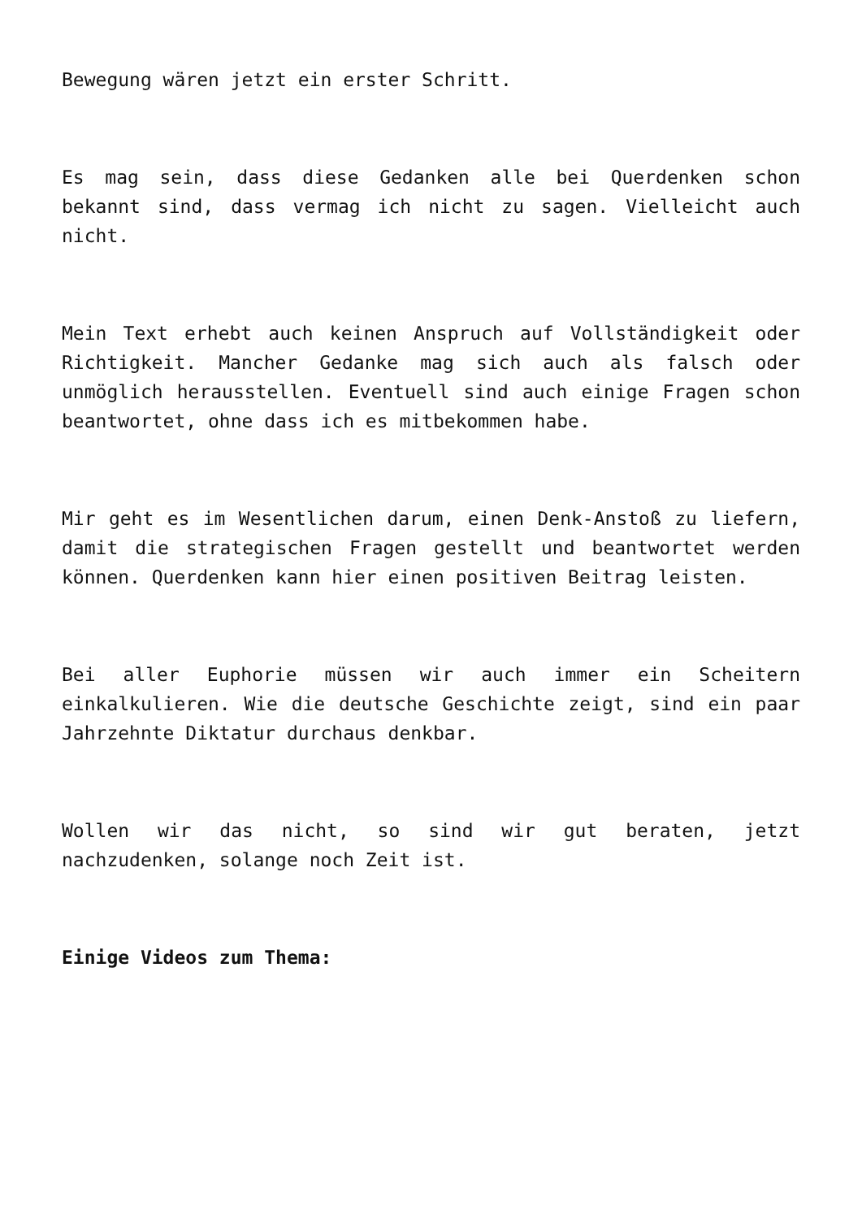Bewegung wären jetzt ein erster Schritt.
Es mag sein, dass diese Gedanken alle bei Querdenken schon bekannt sind, dass vermag ich nicht zu sagen. Vielleicht auch nicht.
Mein Text erhebt auch keinen Anspruch auf Vollständigkeit oder Richtigkeit. Mancher Gedanke mag sich auch als falsch oder unmöglich herausstellen. Eventuell sind auch einige Fragen schon beantwortet, ohne dass ich es mitbekommen habe.
Mir geht es im Wesentlichen darum, einen Denk-Anstoß zu liefern, damit die strategischen Fragen gestellt und beantwortet werden können. Querdenken kann hier einen positiven Beitrag leisten.
Bei aller Euphorie müssen wir auch immer ein Scheitern einkalkulieren. Wie die deutsche Geschichte zeigt, sind ein paar Jahrzehnte Diktatur durchaus denkbar.
Wollen wir das nicht, so sind wir gut beraten, jetzt nachzudenken, solange noch Zeit ist.
Einige Videos zum Thema: